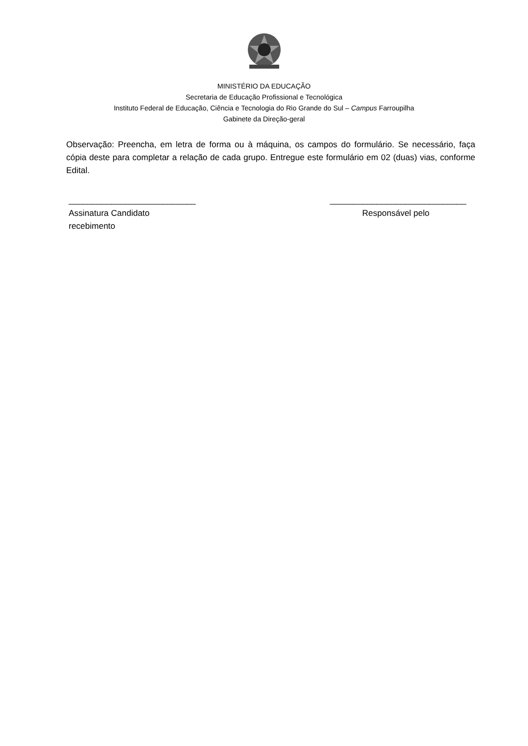MINISTÉRIO DA EDUCAÇÃO
Secretaria de Educação Profissional e Tecnológica
Instituto Federal de Educação, Ciência e Tecnologia do Rio Grande do Sul – Campus Farroupilha
Gabinete da Direção-geral
Observação: Preencha, em letra de forma ou à máquina, os campos do formulário. Se necessário, faça cópia deste para completar a relação de cada grupo. Entregue este formulário em 02 (duas) vias, conforme Edital.
___________________________ _____________________________
Assinatura Candidato Responsável pelo
recebimento